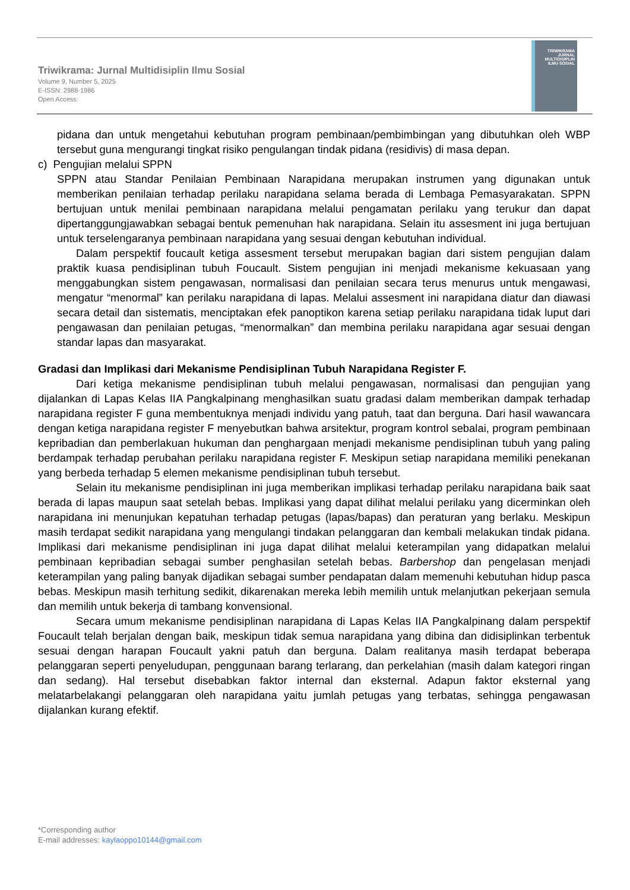Triwikrama: Jurnal Multidisiplin Ilmu Sosial
Volume 9, Number 5, 2025
E-ISSN: 2988-1986
Open Access:
TRIWIKRAMA
JURNAL MULTIDISIPLIN ILMU SOSIAL
pidana dan untuk mengetahui kebutuhan program pembinaan/pembimbingan yang dibutuhkan oleh WBP tersebut guna mengurangi tingkat risiko pengulangan tindak pidana (residivis) di masa depan.
c) Pengujian melalui SPPN
SPPN atau Standar Penilaian Pembinaan Narapidana merupakan instrumen yang digunakan untuk memberikan penilaian terhadap perilaku narapidana selama berada di Lembaga Pemasyarakatan. SPPN bertujuan untuk menilai pembinaan narapidana melalui pengamatan perilaku yang terukur dan dapat dipertanggungjawabkan sebagai bentuk pemenuhan hak narapidana. Selain itu assesment ini juga bertujuan untuk terselengaranya pembinaan narapidana yang sesuai dengan kebutuhan individual.
Dalam perspektif foucault ketiga assesment tersebut merupakan bagian dari sistem pengujian dalam praktik kuasa pendisiplinan tubuh Foucault. Sistem pengujian ini menjadi mekanisme kekuasaan yang menggabungkan sistem pengawasan, normalisasi dan penilaian secara terus menurus untuk mengawasi, mengatur “menormal” kan perilaku narapidana di lapas. Melalui assesment ini narapidana diatur dan diawasi secara detail dan sistematis, menciptakan efek panoptikon karena setiap perilaku narapidana tidak luput dari pengawasan dan penilaian petugas, “menormalkan” dan membina perilaku narapidana agar sesuai dengan standar lapas dan masyarakat.
Gradasi dan Implikasi dari Mekanisme Pendisiplinan Tubuh Narapidana Register F.
Dari ketiga mekanisme pendisiplinan tubuh melalui pengawasan, normalisasi dan pengujian yang dijalankan di Lapas Kelas IIA Pangkalpinang menghasilkan suatu gradasi dalam memberikan dampak terhadap narapidana register F guna membentuknya menjadi individu yang patuh, taat dan berguna. Dari hasil wawancara dengan ketiga narapidana register F menyebutkan bahwa arsitektur, program kontrol sebalai, program pembinaan kepribadian dan pemberlakuan hukuman dan penghargaan menjadi mekanisme pendisiplinan tubuh yang paling berdampak terhadap perubahan perilaku narapidana register F. Meskipun setiap narapidana memiliki penekanan yang berbeda terhadap 5 elemen mekanisme pendisiplinan tubuh tersebut.
Selain itu mekanisme pendisiplinan ini juga memberikan implikasi terhadap perilaku narapidana baik saat berada di lapas maupun saat setelah bebas. Implikasi yang dapat dilihat melalui perilaku yang dicerminkan oleh narapidana ini menunjukan kepatuhan terhadap petugas (lapas/bapas) dan peraturan yang berlaku. Meskipun masih terdapat sedikit narapidana yang mengulangi tindakan pelanggaran dan kembali melakukan tindak pidana. Implikasi dari mekanisme pendisiplinan ini juga dapat dilihat melalui keterampilan yang didapatkan melalui pembinaan kepribadian sebagai sumber penghasilan setelah bebas. Barbershop dan pengelasan menjadi keterampilan yang paling banyak dijadikan sebagai sumber pendapatan dalam memenuhi kebutuhan hidup pasca bebas. Meskipun masih terhitung sedikit, dikarenakan mereka lebih memilih untuk melanjutkan pekerjaan semula dan memilih untuk bekerja di tambang konvensional.
Secara umum mekanisme pendisiplinan narapidana di Lapas Kelas IIA Pangkalpinang dalam perspektif Foucault telah berjalan dengan baik, meskipun tidak semua narapidana yang dibina dan didisiplinkan terbentuk sesuai dengan harapan Foucault yakni patuh dan berguna. Dalam realitanya masih terdapat beberapa pelanggaran seperti penyeludupan, penggunaan barang terlarang, dan perkelahian (masih dalam kategori ringan dan sedang). Hal tersebut disebabkan faktor internal dan eksternal. Adapun faktor eksternal yang melatarbelakangi pelanggaran oleh narapidana yaitu jumlah petugas yang terbatas, sehingga pengawasan dijalankan kurang efektif.
*Corresponding author
E-mail addresses: kaylaoppo10144@gmail.com